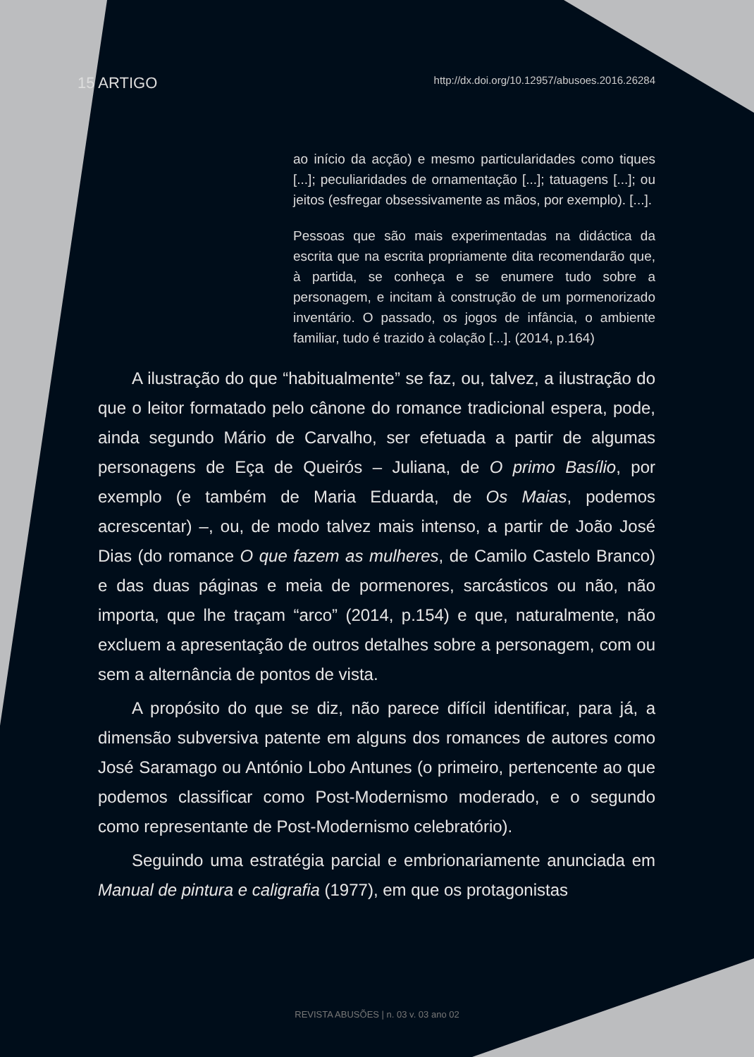15 ARTIGO http://dx.doi.org/10.12957/abusoes.2016.26284
ao início da acção) e mesmo particularidades como tiques [...]; peculiaridades de ornamentação [...]; tatuagens [...]; ou jeitos (esfregar obsessivamente as mãos, por exemplo). [...].
Pessoas que são mais experimentadas na didáctica da escrita que na escrita propriamente dita recomendarão que, à partida, se conheça e se enumere tudo sobre a personagem, e incitam à construção de um pormenorizado inventário. O passado, os jogos de infância, o ambiente familiar, tudo é trazido à colação [...]. (2014, p.164)
A ilustração do que “habitualmente” se faz, ou, talvez, a ilustração do que o leitor formatado pelo cânone do romance tradicional espera, pode, ainda segundo Mário de Carvalho, ser efetuada a partir de algumas personagens de Eça de Queirós – Juliana, de O primo Basílio, por exemplo (e também de Maria Eduarda, de Os Maias, podemos acrescentar) –, ou, de modo talvez mais intenso, a partir de João José Dias (do romance O que fazem as mulheres, de Camilo Castelo Branco) e das duas páginas e meia de pormenores, sarcásticos ou não, não importa, que lhe traçam “arco” (2014, p.154) e que, naturalmente, não excluem a apresentação de outros detalhes sobre a personagem, com ou sem a alternância de pontos de vista.
A propósito do que se diz, não parece difícil identificar, para já, a dimensão subversiva patente em alguns dos romances de autores como José Saramago ou António Lobo Antunes (o primeiro, pertencente ao que podemos classificar como Post-Modernismo moderado, e o segundo como representante de Post-Modernismo celebratório).
Seguindo uma estratégia parcial e embrionariamente anunciada em Manual de pintura e caligrafia (1977), em que os protagonistas
REVISTA ABUSÕES | n. 03 v. 03 ano 02